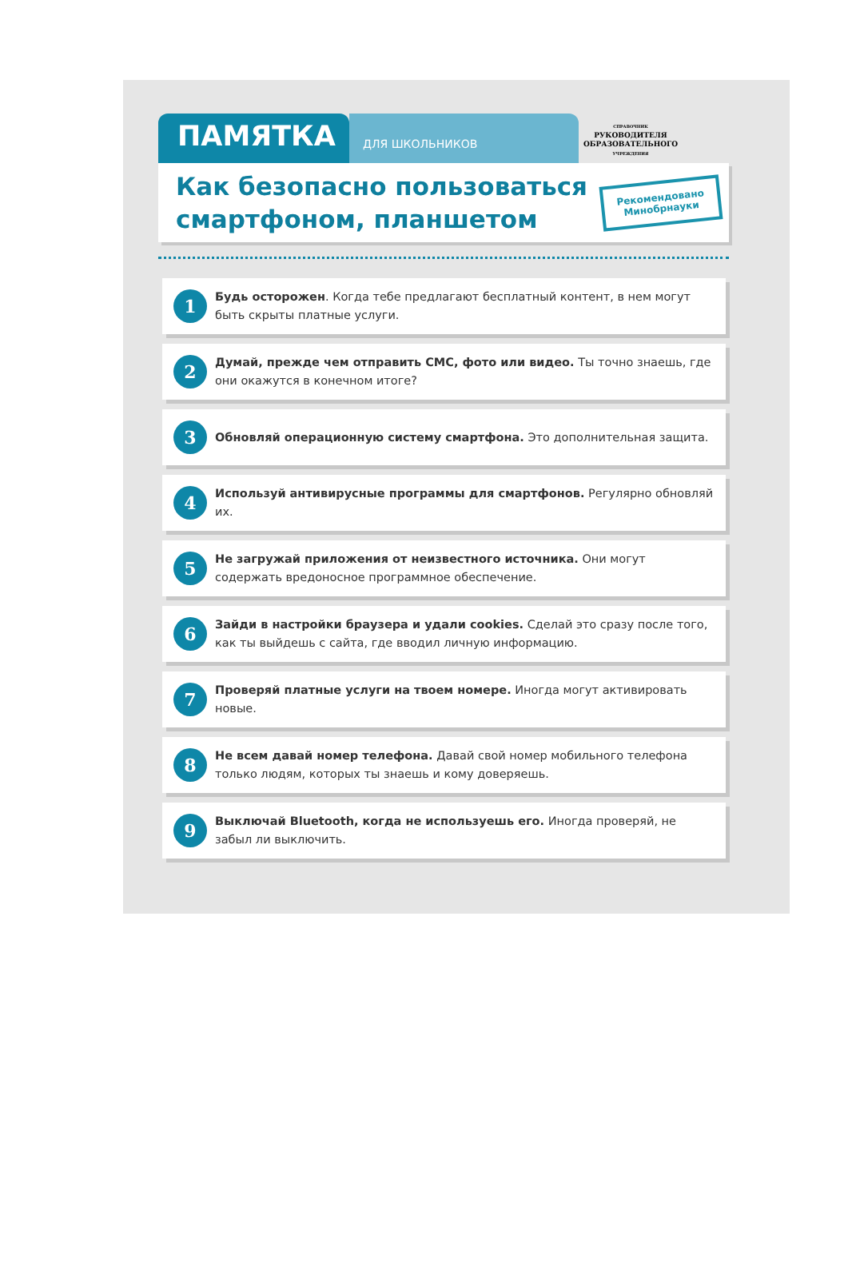ПАМЯТКА
ДЛЯ ШКОЛЬНИКОВ
СПРАВОЧНИК
РУКОВОДИТЕЛЯ
ОБРАЗОВАТЕЛЬНОГО
УЧРЕЖДЕНИЯ
Как безопасно пользоваться смартфоном, планшетом
Рекомендовано
Минобрнауки
1
Будь осторожен. Когда тебе предлагают бесплатный контент, в нем могут быть скрыты платные услуги.
2
Думай, прежде чем отправить СМС, фото или видео. Ты точно знаешь, где они окажутся в конечном итоге?
3
Обновляй операционную систему смартфона. Это дополнительная защита.
4
Используй антивирусные программы для смартфонов. Регулярно обновляй их.
5
Не загружай приложения от неизвестного источника. Они могут содержать вредоносное программное обеспечение.
6
Зайди в настройки браузера и удали cookies. Сделай это сразу после того, как ты выйдешь с сайта, где вводил личную информацию.
7
Проверяй платные услуги на твоем номере. Иногда могут активировать новые.
8
Не всем давай номер телефона. Давай свой номер мобильного телефона только людям, которых ты знаешь и кому доверяешь.
9
Выключай Bluetooth, когда не используешь его. Иногда проверяй, не забыл ли выключить.